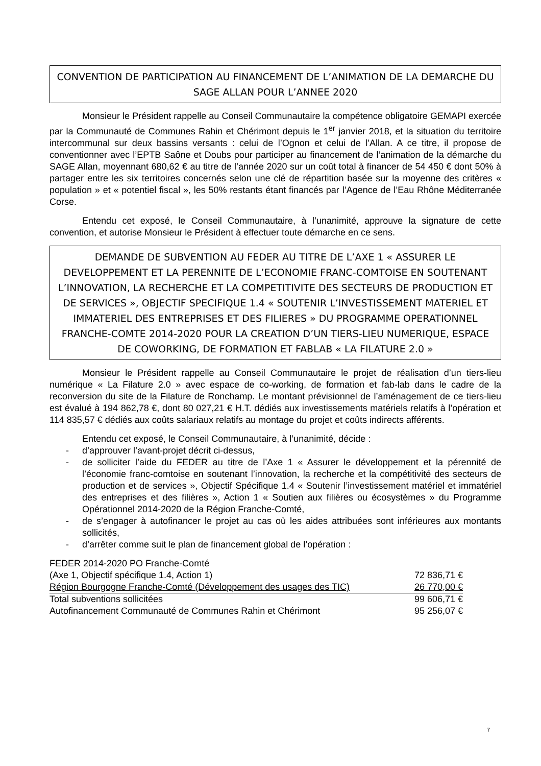CONVENTION DE PARTICIPATION AU FINANCEMENT DE L’ANIMATION DE LA DEMARCHE DU SAGE ALLAN POUR L’ANNEE 2020
Monsieur le Président rappelle au Conseil Communautaire la compétence obligatoire GEMAPI exercée par la Communauté de Communes Rahin et Chérimont depuis le 1<sup>er</sup> janvier 2018, et la situation du territoire intercommunal sur deux bassins versants : celui de l’Ognon et celui de l’Allan. A ce titre, il propose de conventionner avec l’EPTB Saône et Doubs pour participer au financement de l’animation de la démarche du SAGE Allan, moyennant 680,62 € au titre de l’année 2020 sur un coût total à financer de 54 450 € dont 50% à partager entre les six territoires concernés selon une clé de répartition basée sur la moyenne des critères « population » et « potentiel fiscal », les 50% restants étant financés par l’Agence de l’Eau Rhône Méditerranée Corse.
Entendu cet exposé, le Conseil Communautaire, à l’unanimité, approuve la signature de cette convention, et autorise Monsieur le Président à effectuer toute démarche en ce sens.
DEMANDE DE SUBVENTION AU FEDER AU TITRE DE L’AXE 1 « ASSURER LE DEVELOPPEMENT ET LA PERENNITE DE L’ECONOMIE FRANC-COMTOISE EN SOUTENANT L’INNOVATION, LA RECHERCHE ET LA COMPETITIVITE DES SECTEURS DE PRODUCTION ET DE SERVICES », OBJECTIF SPECIFIQUE 1.4 « SOUTENIR L’INVESTISSEMENT MATERIEL ET IMMATERIEL DES ENTREPRISES ET DES FILIERES » DU PROGRAMME OPERATIONNEL FRANCHE-COMTE 2014-2020 POUR LA CREATION D’UN TIERS-LIEU NUMERIQUE, ESPACE DE COWORKING, DE FORMATION ET FABLAB « LA FILATURE 2.0 »
Monsieur le Président rappelle au Conseil Communautaire le projet de réalisation d’un tiers-lieu numérique « La Filature 2.0 » avec espace de co-working, de formation et fab-lab dans le cadre de la reconversion du site de la Filature de Ronchamp. Le montant prévisionnel de l’aménagement de ce tiers-lieu est évalué à 194 862,78 €, dont 80 027,21 € H.T. dédiés aux investissements matériels relatifs à l’opération et 114 835,57 € dédiés aux coûts salariaux relatifs au montage du projet et coûts indirects afférents.
Entendu cet exposé, le Conseil Communautaire, à l’unanimité, décide :
- d’approuver l’avant-projet décrit ci-dessus,
- de solliciter l’aide du FEDER au titre de l’Axe 1 « Assurer le développement et la pérennité de l’économie franc-comtoise en soutenant l’innovation, la recherche et la compétitivité des secteurs de production et de services », Objectif Spécifique 1.4 « Soutenir l’investissement matériel et immatériel des entreprises et des filières », Action 1 « Soutien aux filières ou écosystèmes » du Programme Opérationnel 2014-2020 de la Région Franche-Comté,
- de s’engager à autofinancer le projet au cas où les aides attribuées sont inférieures aux montants sollicités,
- d’arrêter comme suit le plan de financement global de l’opération :
| FEDER 2014-2020 PO Franche-Comté | |
| (Axe 1, Objectif spécifique 1.4, Action 1) | 72 836,71 € |
| Région Bourgogne Franche-Comté (Développement des usages des TIC) | 26 770,00 € |
| Total subventions sollicitées | 99 606,71 € |
| Autofinancement Communauté de Communes Rahin et Chérimont | 95 256,07 € |
7